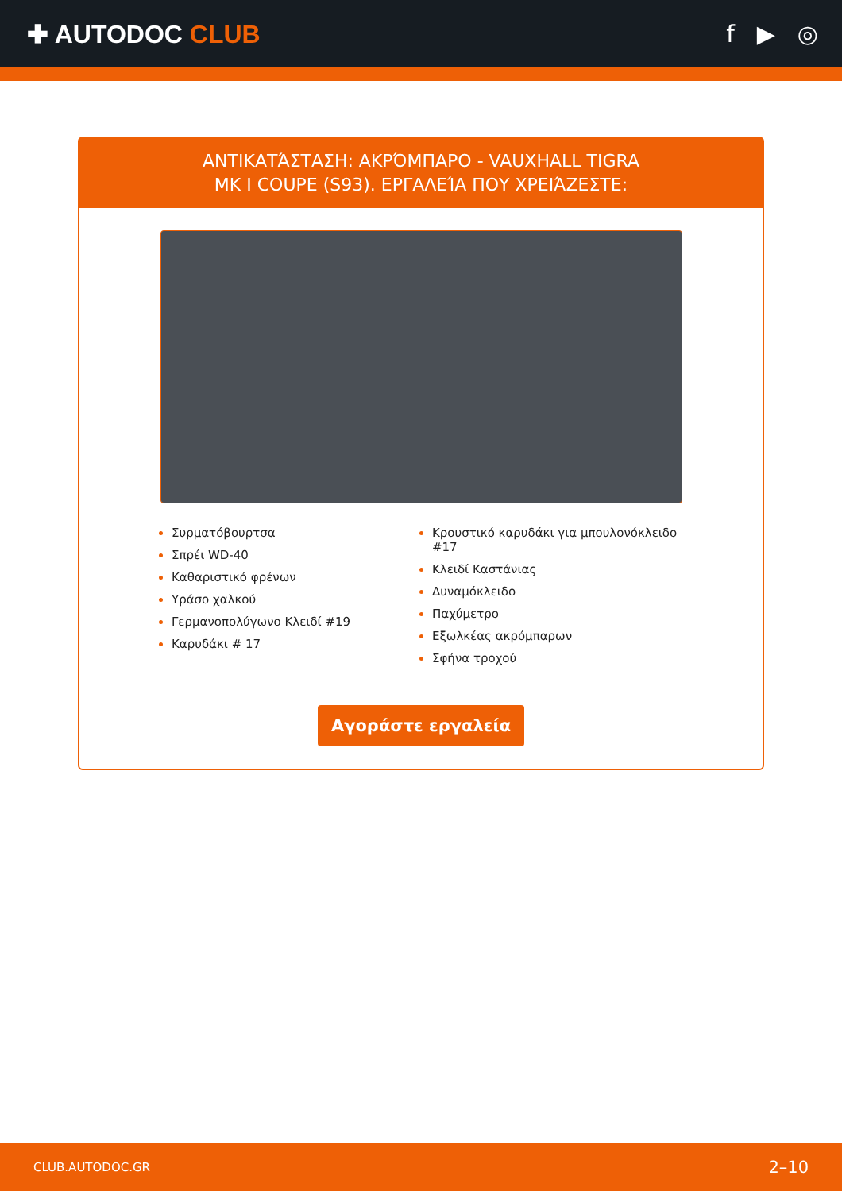✚ AUTODOC CLUB f ▶ ◎
ΑΝΤΙΚΑΤΆΣΤΑΣΗ: ΑΚΡΌΜΠΑΡΟ - VAUXHALL TIGRA
MK I COUPE (S93). ΕΡΓΑΛΕΊΑ ΠΟΥ ΧΡΕΙΆΖΕΣΤΕ:
Συρματόβουρτσα
Σπρέι WD-40
Καθαριστικό φρένων
Υράσο χαλκού
Γερμανοπολύγωνο Κλειδί #19
Καρυδάκι # 17
Κρουστικό καρυδάκι για μπουλονόκλειδο #17
Κλειδί Καστάνιας
Δυναμόκλειδο
Παχύμετρο
Εξωλκέας ακρόμπαρων
Σφήνα τροχού
Αγοράστε εργαλεία
CLUB.AUTODOC.GR 2–10